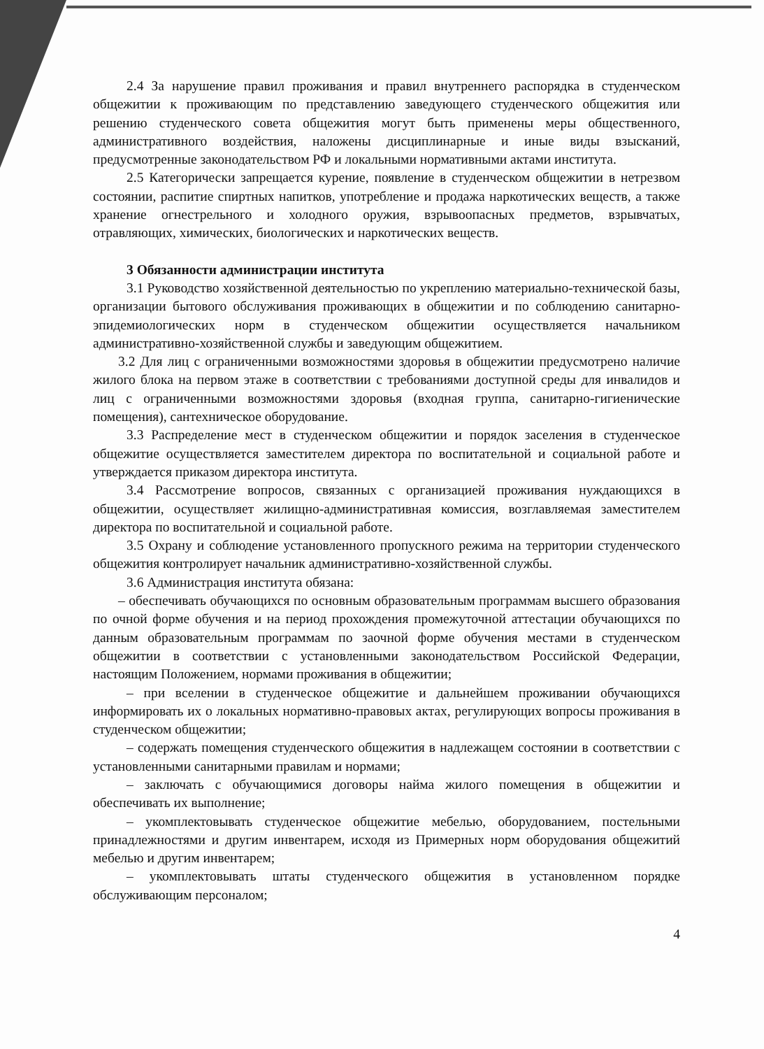2.4 За нарушение правил проживания и правил внутреннего распорядка в студенческом общежитии к проживающим по представлению заведующего студенческого общежития или решению студенческого совета общежития могут быть применены меры общественного, административного воздействия, наложены дисциплинарные и иные виды взысканий, предусмотренные законодательством РФ и локальными нормативными актами института.
2.5 Категорически запрещается курение, появление в студенческом общежитии в нетрезвом состоянии, распитие спиртных напитков, употребление и продажа наркотических веществ, а также хранение огнестрельного и холодного оружия, взрывоопасных предметов, взрывчатых, отравляющих, химических, биологических и наркотических веществ.
3 Обязанности администрации института
3.1 Руководство хозяйственной деятельностью по укреплению материально-технической базы, организации бытового обслуживания проживающих в общежитии и по соблюдению санитарно-эпидемиологических норм в студенческом общежитии осуществляется начальником административно-хозяйственной службы и заведующим общежитием.
3.2 Для лиц с ограниченными возможностями здоровья в общежитии предусмотрено наличие жилого блока на первом этаже в соответствии с требованиями доступной среды для инвалидов и лиц с ограниченными возможностями здоровья (входная группа, санитарно-гигиенические помещения), сантехническое оборудование.
3.3 Распределение мест в студенческом общежитии и порядок заселения в студенческое общежитие осуществляется заместителем директора по воспитательной и социальной работе и утверждается приказом директора института.
3.4 Рассмотрение вопросов, связанных с организацией проживания нуждающихся в общежитии, осуществляет жилищно-административная комиссия, возглавляемая заместителем директора по воспитательной и социальной работе.
3.5 Охрану и соблюдение установленного пропускного режима на территории студенческого общежития контролирует начальник административно-хозяйственной службы.
3.6 Администрация института обязана:
– обеспечивать обучающихся по основным образовательным программам высшего образования по очной форме обучения и на период прохождения промежуточной аттестации обучающихся по данным образовательным программам по заочной форме обучения местами в студенческом общежитии в соответствии с установленными законодательством Российской Федерации, настоящим Положением, нормами проживания в общежитии;
– при вселении в студенческое общежитие и дальнейшем проживании обучающихся информировать их о локальных нормативно-правовых актах, регулирующих вопросы проживания в студенческом общежитии;
– содержать помещения студенческого общежития в надлежащем состоянии в соответствии с установленными санитарными правилам и нормами;
– заключать с обучающимися договоры найма жилого помещения в общежитии и обеспечивать их выполнение;
– укомплектовывать студенческое общежитие мебелью, оборудованием, постельными принадлежностями и другим инвентарем, исходя из Примерных норм оборудования общежитий мебелью и другим инвентарем;
– укомплектовывать штаты студенческого общежития в установленном порядке обслуживающим персоналом;
4